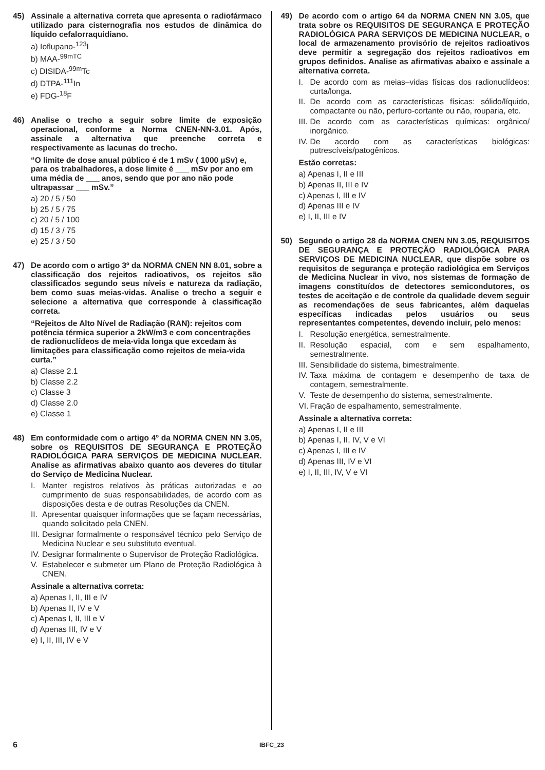45) Assinale a alternativa correta que apresenta o radiofármaco utilizado para cisternografia nos estudos de dinâmica do líquido cefalorraquidiano.
a) Ioflupano-<sup>123</sup>I
b) MAA-<sup>99mTC</sup>
c) DISIDA-<sup>99m</sup>Tc
d) DTPA-<sup>111</sup>In
e) FDG-<sup>18</sup>F
46) Analise o trecho a seguir sobre limite de exposição operacional, conforme a Norma CNEN-NN-3.01. Após, assinale a alternativa que preenche correta e respectivamente as lacunas do trecho.
“O limite de dose anual público é de 1 mSv ( 1000 µSv) e, para os trabalhadores, a dose limite é ___ mSv por ano em uma média de ___ anos, sendo que por ano não pode ultrapassar ___ mSv.”
a) 20 / 5 / 50
b) 25 / 5 / 75
c) 20 / 5 / 100
d) 15 / 3 / 75
e) 25 / 3 / 50
47) De acordo com o artigo 3º da NORMA CNEN NN 8.01, sobre a classificação dos rejeitos radioativos, os rejeitos são classificados segundo seus níveis e natureza da radiação, bem como suas meias-vidas. Analise o trecho a seguir e selecione a alternativa que corresponde à classificação correta.
“Rejeitos de Alto Nível de Radiação (RAN): rejeitos com potência térmica superior a 2kW/m3 e com concentrações de radionuclídeos de meia-vida longa que excedam às limitações para classificação como rejeitos de meia-vida curta.”
a) Classe 2.1
b) Classe 2.2
c) Classe 3
d) Classe 2.0
e) Classe 1
48) Em conformidade com o artigo 4º da NORMA CNEN NN 3.05, sobre os REQUISITOS DE SEGURANÇA E PROTEÇÃO RADIOLÓGICA PARA SERVIÇOS DE MEDICINA NUCLEAR. Analise as afirmativas abaixo quanto aos deveres do titular do Serviço de Medicina Nuclear.
I. Manter registros relativos às práticas autorizadas e ao cumprimento de suas responsabilidades, de acordo com as disposições desta e de outras Resoluções da CNEN.
II. Apresentar quaisquer informações que se façam necessárias, quando solicitado pela CNEN.
III. Designar formalmente o responsável técnico pelo Serviço de Medicina Nuclear e seu substituto eventual.
IV. Designar formalmente o Supervisor de Proteção Radiológica.
V. Estabelecer e submeter um Plano de Proteção Radiológica à CNEN.
Assinale a alternativa correta:
a) Apenas I, II, III e IV
b) Apenas II, IV e V
c) Apenas I, II, III e V
d) Apenas III, IV e V
e) I, II, III, IV e V
49) De acordo com o artigo 64 da NORMA CNEN NN 3.05, que trata sobre os REQUISITOS DE SEGURANÇA E PROTEÇÃO RADIOLÓGICA PARA SERVIÇOS DE MEDICINA NUCLEAR, o local de armazenamento provisório de rejeitos radioativos deve permitir a segregação dos rejeitos radioativos em grupos definidos. Analise as afirmativas abaixo e assinale a alternativa correta.
I. De acordo com as meias–vidas físicas dos radionuclídeos: curta/longa.
II. De acordo com as características físicas: sólido/líquido, compactante ou não, perfuro-cortante ou não, rouparia, etc.
III. De acordo com as características químicas: orgânico/ inorgânico.
IV. De acordo com as características biológicas: putrescíveis/patogênicos.
Estão corretas:
a) Apenas I, II e III
b) Apenas II, III e IV
c) Apenas I, III e IV
d) Apenas III e IV
e) I, II, III e IV
50) Segundo o artigo 28 da NORMA CNEN NN 3.05, REQUISITOS DE SEGURANÇA E PROTEÇÃO RADIOLÓGICA PARA SERVIÇOS DE MEDICINA NUCLEAR, que dispõe sobre os requisitos de segurança e proteção radiológica em Serviços de Medicina Nuclear in vivo, nos sistemas de formação de imagens constituídos de detectores semicondutores, os testes de aceitação e de controle da qualidade devem seguir as recomendações de seus fabricantes, além daquelas específicas indicadas pelos usuários ou seus representantes competentes, devendo incluir, pelo menos:
I. Resolução energética, semestralmente.
II. Resolução espacial, com e sem espalhamento, semestralmente.
III. Sensibilidade do sistema, bimestralmente.
IV. Taxa máxima de contagem e desempenho de taxa de contagem, semestralmente.
V. Teste de desempenho do sistema, semestralmente.
VI. Fração de espalhamento, semestralmente.
Assinale a alternativa correta:
a) Apenas I, II e III
b) Apenas I, II, IV, V e VI
c) Apenas I, III e IV
d) Apenas III, IV e VI
e) I, II, III, IV, V e VI
6 IBFC_23